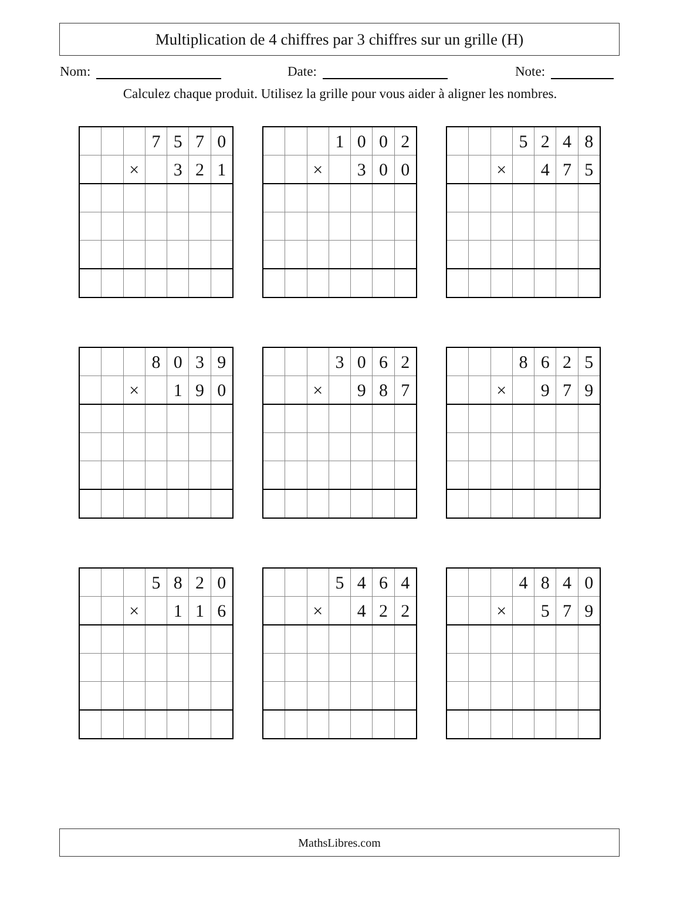Multiplication de 4 chiffres par 3 chiffres sur un grille (H)
Nom: Date: Note:
Calculez chaque produit. Utilisez la grille pour vous aider à aligner les nombres.
| | | | 7 | 5 | 7 | 0 |
| | | × | | 3 | 2 | 1 |
| | | | 1 | 0 | 0 | 2 |
| | | × | | 3 | 0 | 0 |
| | | | 5 | 2 | 4 | 8 |
| | | × | | 4 | 7 | 5 |
| | | | 8 | 0 | 3 | 9 |
| | | × | | 1 | 9 | 0 |
| | | | 3 | 0 | 6 | 2 |
| | | × | | 9 | 8 | 7 |
| | | | 8 | 6 | 2 | 5 |
| | | × | | 9 | 7 | 9 |
| | | | 5 | 8 | 2 | 0 |
| | | × | | 1 | 1 | 6 |
| | | | 5 | 4 | 6 | 4 |
| | | × | | 4 | 2 | 2 |
| | | | 4 | 8 | 4 | 0 |
| | | × | | 5 | 7 | 9 |
MathsLibres.com